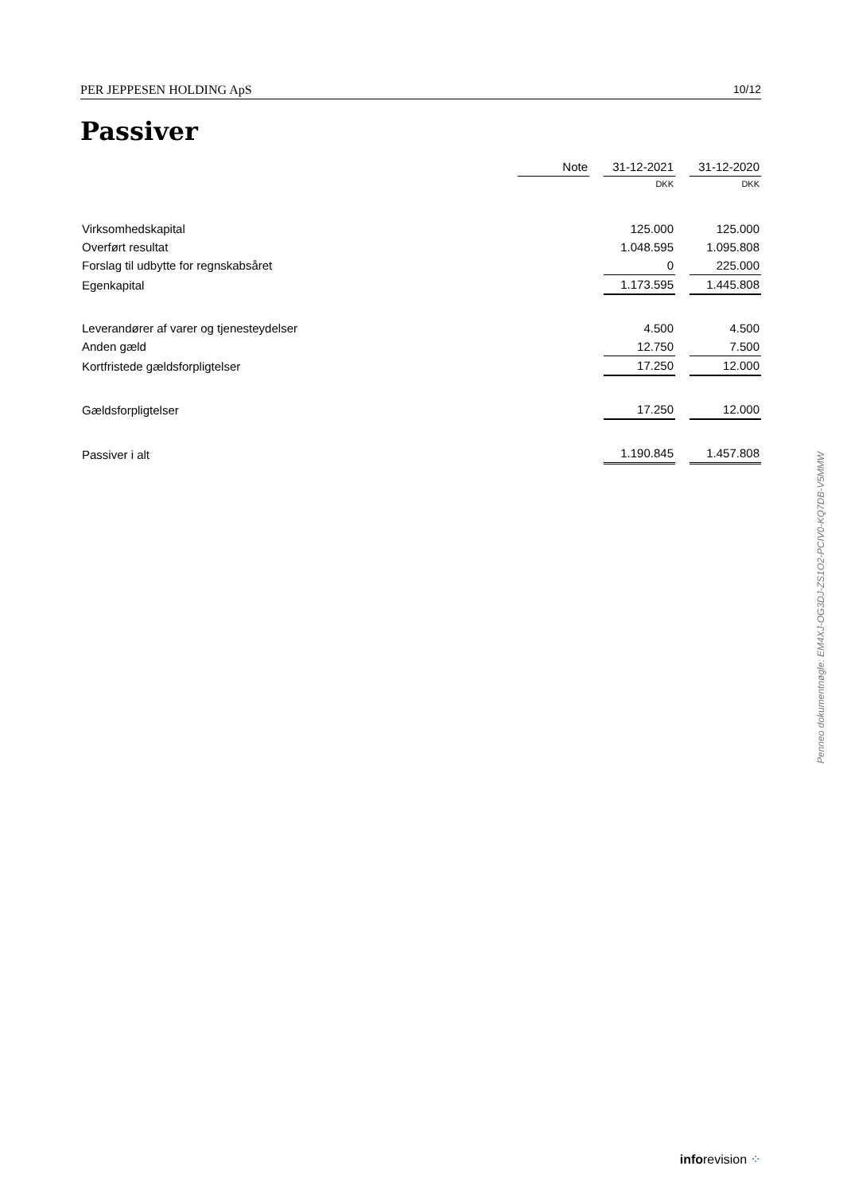PER JEPPESEN HOLDING ApS 10/12
Passiver
| | Note | | 31-12-2021 | | 31-12-2020 |
| | | | DKK | | DKK |
| Virksomhedskapital | | | 125.000 | | 125.000 |
| Overført resultat | | | 1.048.595 | | 1.095.808 |
| Forslag til udbytte for regnskabsåret | | | 0 | | 225.000 |
| Egenkapital | | | 1.173.595 | | 1.445.808 |
| Leverandører af varer og tjenesteydelser | | | 4.500 | | 4.500 |
| Anden gæld | | | 12.750 | | 7.500 |
| Kortfristede gældsforpligtelser | | | 17.250 | | 12.000 |
| Gældsforpligtelser | | | 17.250 | | 12.000 |
| Passiver i alt | | | 1.190.845 | | 1.457.808 |
Penneo dokumentnøgle: EM4XJ-OG3DJ-ZS1O2-PCIV0-KQ7DB-V5MMW
inforevision ⁘